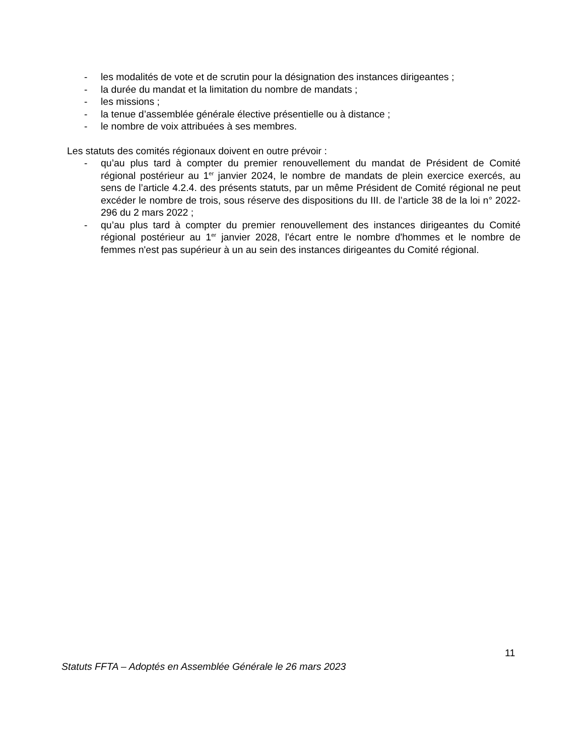- les modalités de vote et de scrutin pour la désignation des instances dirigeantes ;
- la durée du mandat et la limitation du nombre de mandats ;
- les missions ;
- la tenue d’assemblée générale élective présentielle ou à distance ;
- le nombre de voix attribuées à ses membres.
Les statuts des comités régionaux doivent en outre prévoir :
- qu’au plus tard à compter du premier renouvellement du mandat de Président de Comité régional postérieur au 1<sup>er</sup> janvier 2024, le nombre de mandats de plein exercice exercés, au sens de l’article 4.2.4. des présents statuts, par un même Président de Comité régional ne peut excéder le nombre de trois, sous réserve des dispositions du III. de l’article 38 de la loi n° 2022-296 du 2 mars 2022 ;
- qu’au plus tard à compter du premier renouvellement des instances dirigeantes du Comité régional postérieur au 1<sup>er</sup> janvier 2028, l'écart entre le nombre d'hommes et le nombre de femmes n'est pas supérieur à un au sein des instances dirigeantes du Comité régional.
11
Statuts FFTA – Adoptés en Assemblée Générale le 26 mars 2023